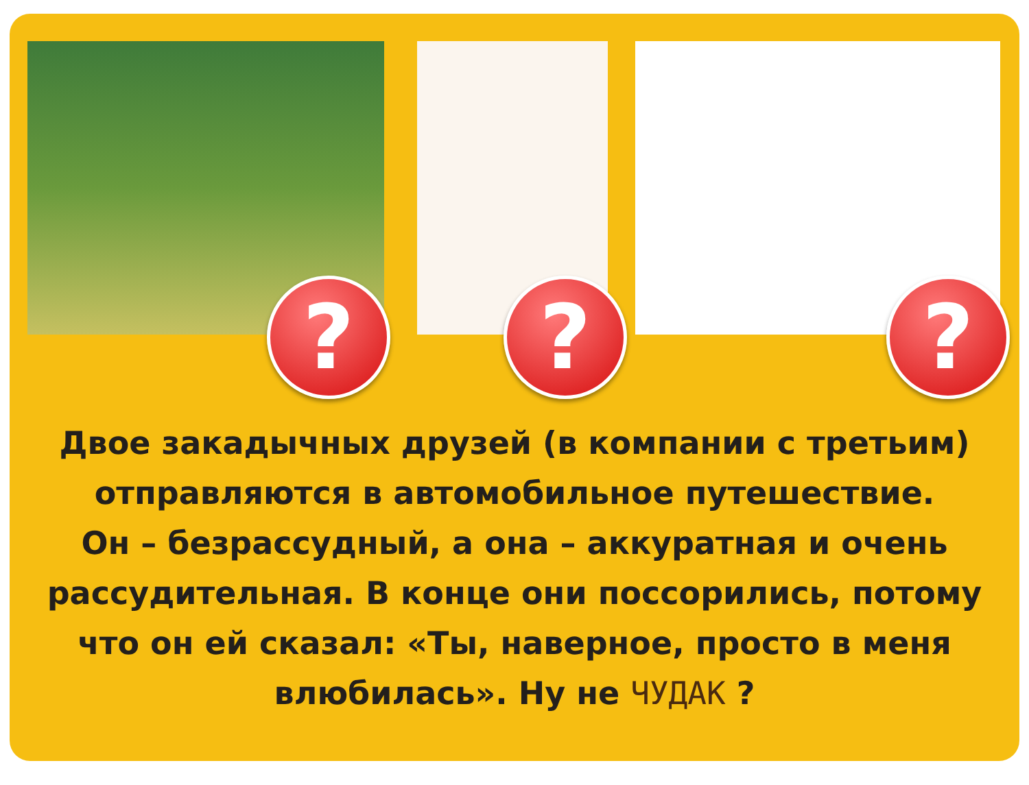? ? ?
Двое закадычных друзей (в компании с третьим)
отправляются в автомобильное путешествие.
Он – безрассудный, а она – аккуратная и очень
рассудительная. В конце они поссорились, потому
что он ей сказал: «Ты, наверное, просто в меня
влюбилась». Ну не ЧУДАК ?